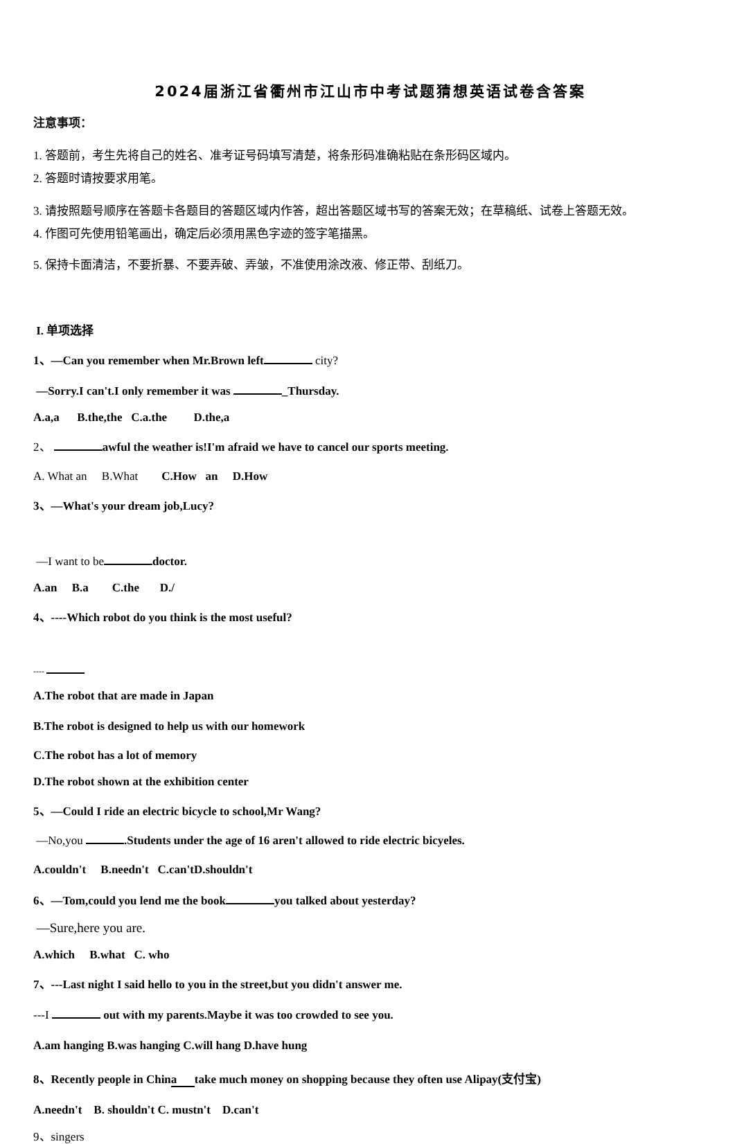2024届浙江省衢州市江山市中考试题猜想英语试卷含答案
注意事项：
1. 答题前，考生先将自己的姓名、准考证号码填写清楚，将条形码准确粘贴在条形码区域内。
2. 答题时请按要求用笔。
3. 请按照题号顺序在答题卡各题目的答题区域内作答，超出答题区域书写的答案无效；在草稿纸、试卷上答题无效。
4. 作图可先使用铅笔画出，确定后必须用黑色字迹的签字笔描黑。
5. 保持卡面清洁，不要折暴、不要弄破、弄皱，不准使用涂改液、修正带、刮纸刀。
I. 单项选择
1、—Can you remember when Mr.Brown left city?
—Sorry.I can't.I only remember it was _Thursday.
A.a,a B.the,the C.a.the D.the,a
2、 awful the weather is!I'm afraid we have to cancel our sports meeting.
A. What an B.What C.How an D.How
3、—What's your dream job,Lucy?
—I want to be doctor.
A.an B.a C.the D./
4、----Which robot do you think is the most useful?
----
A.The robot that are made in Japan
B.The robot is designed to help us with our homework
C.The robot has a lot of memory
D.The robot shown at the exhibition center
5、—Could I ride an electric bicycle to school,Mr Wang?
—No,you .Students under the age of 16 aren't allowed to ride electric bicyeles.
A.couldn't B.needn't C.can'tD.shouldn't
6、—Tom,could you lend me the book you talked about yesterday?
—Sure,here you are.
A.which B.what C. who
7、---Last night I said hello to you in the street,but you didn't answer me.
---I out with my parents.Maybe it was too crowded to see you.
A.am hanging B.was hanging C.will hang D.have hung
8、Recently people in China take much money on shopping because they often use Alipay(支付宝)
A.needn't B. shouldn't C. mustn't D.can't
9、singers